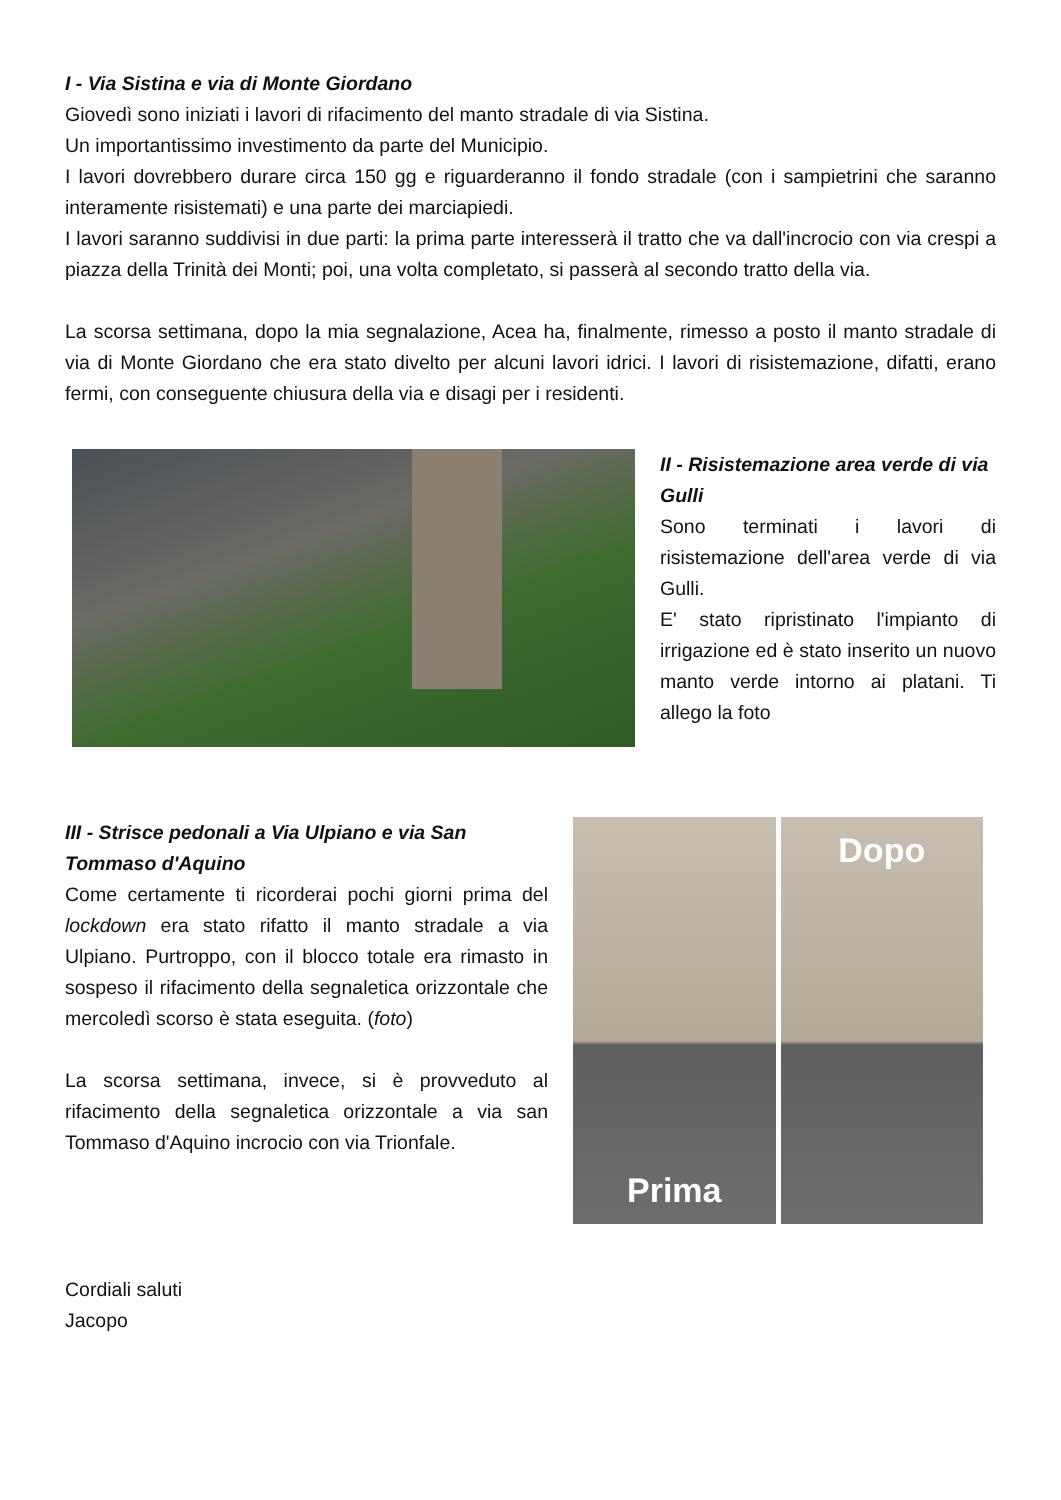I - Via Sistina e via di Monte Giordano
Giovedì sono iniziati i lavori di rifacimento del manto stradale di via Sistina.
Un importantissimo investimento da parte del Municipio.
I lavori dovrebbero durare circa 150 gg e riguarderanno il fondo stradale (con i sampietrini che saranno interamente risistemati) e una parte dei marciapiedi.
I lavori saranno suddivisi in due parti: la prima parte interesserà il tratto che va dall'incrocio con via crespi a piazza della Trinità dei Monti; poi, una volta completato, si passerà al secondo tratto della via.
La scorsa settimana, dopo la mia segnalazione, Acea ha, finalmente, rimesso a posto il manto stradale di via di Monte Giordano che era stato divelto per alcuni lavori idrici. I lavori di risistemazione, difatti, erano fermi, con conseguente chiusura della via e disagi per i residenti.
II - Risistemazione area verde di via Gulli
Sono terminati i lavori di risistemazione dell'area verde di via Gulli.
E' stato ripristinato l'impianto di irrigazione ed è stato inserito un nuovo manto verde intorno ai platani. Ti allego la foto
III - Strisce pedonali a Via Ulpiano e via San Tommaso d'Aquino
Come certamente ti ricorderai pochi giorni prima del lockdown era stato rifatto il manto stradale a via Ulpiano. Purtroppo, con il blocco totale era rimasto in sospeso il rifacimento della segnaletica orizzontale che mercoledì scorso è stata eseguita. (foto)
La scorsa settimana, invece, si è provveduto al rifacimento della segnaletica orizzontale a via san Tommaso d'Aquino incrocio con via Trionfale.
Prima Dopo
Cordiali saluti
Jacopo